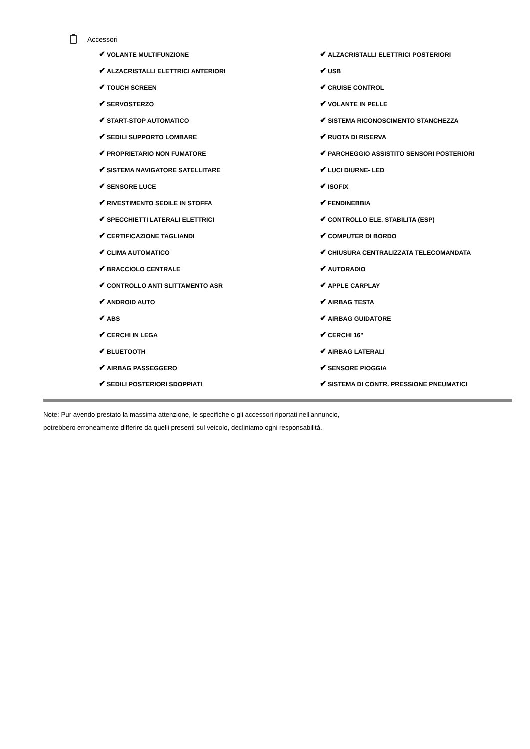Accessori
| ✔ VOLANTE MULTIFUNZIONE | ✔ ALZACRISTALLI ELETTRICI POSTERIORI |
| ✔ ALZACRISTALLI ELETTRICI ANTERIORI | ✔ USB |
| ✔ TOUCH SCREEN | ✔ CRUISE CONTROL |
| ✔ SERVOSTERZO | ✔ VOLANTE IN PELLE |
| ✔ START-STOP AUTOMATICO | ✔ SISTEMA RICONOSCIMENTO STANCHEZZA |
| ✔ SEDILI SUPPORTO LOMBARE | ✔ RUOTA DI RISERVA |
| ✔ PROPRIETARIO NON FUMATORE | ✔ PARCHEGGIO ASSISTITO SENSORI POSTERIORI |
| ✔ SISTEMA NAVIGATORE SATELLITARE | ✔ LUCI DIURNE- LED |
| ✔ SENSORE LUCE | ✔ ISOFIX |
| ✔ RIVESTIMENTO SEDILE IN STOFFA | ✔ FENDINEBBIA |
| ✔ SPECCHIETTI LATERALI ELETTRICI | ✔ CONTROLLO ELE. STABILITA (ESP) |
| ✔ CERTIFICAZIONE TAGLIANDI | ✔ COMPUTER DI BORDO |
| ✔ CLIMA AUTOMATICO | ✔ CHIUSURA CENTRALIZZATA TELECOMANDATA |
| ✔ BRACCIOLO CENTRALE | ✔ AUTORADIO |
| ✔ CONTROLLO ANTI SLITTAMENTO ASR | ✔ APPLE CARPLAY |
| ✔ ANDROID AUTO | ✔ AIRBAG TESTA |
| ✔ ABS | ✔ AIRBAG GUIDATORE |
| ✔ CERCHI IN LEGA | ✔ CERCHI 16" |
| ✔ BLUETOOTH | ✔ AIRBAG LATERALI |
| ✔ AIRBAG PASSEGGERO | ✔ SENSORE PIOGGIA |
| ✔ SEDILI POSTERIORI SDOPPIATI | ✔ SISTEMA DI CONTR. PRESSIONE PNEUMATICI |
Note: Pur avendo prestato la massima attenzione, le specifiche o gli accessori riportati nell'annuncio,
potrebbero erroneamente differire da quelli presenti sul veicolo, decliniamo ogni responsabilità.